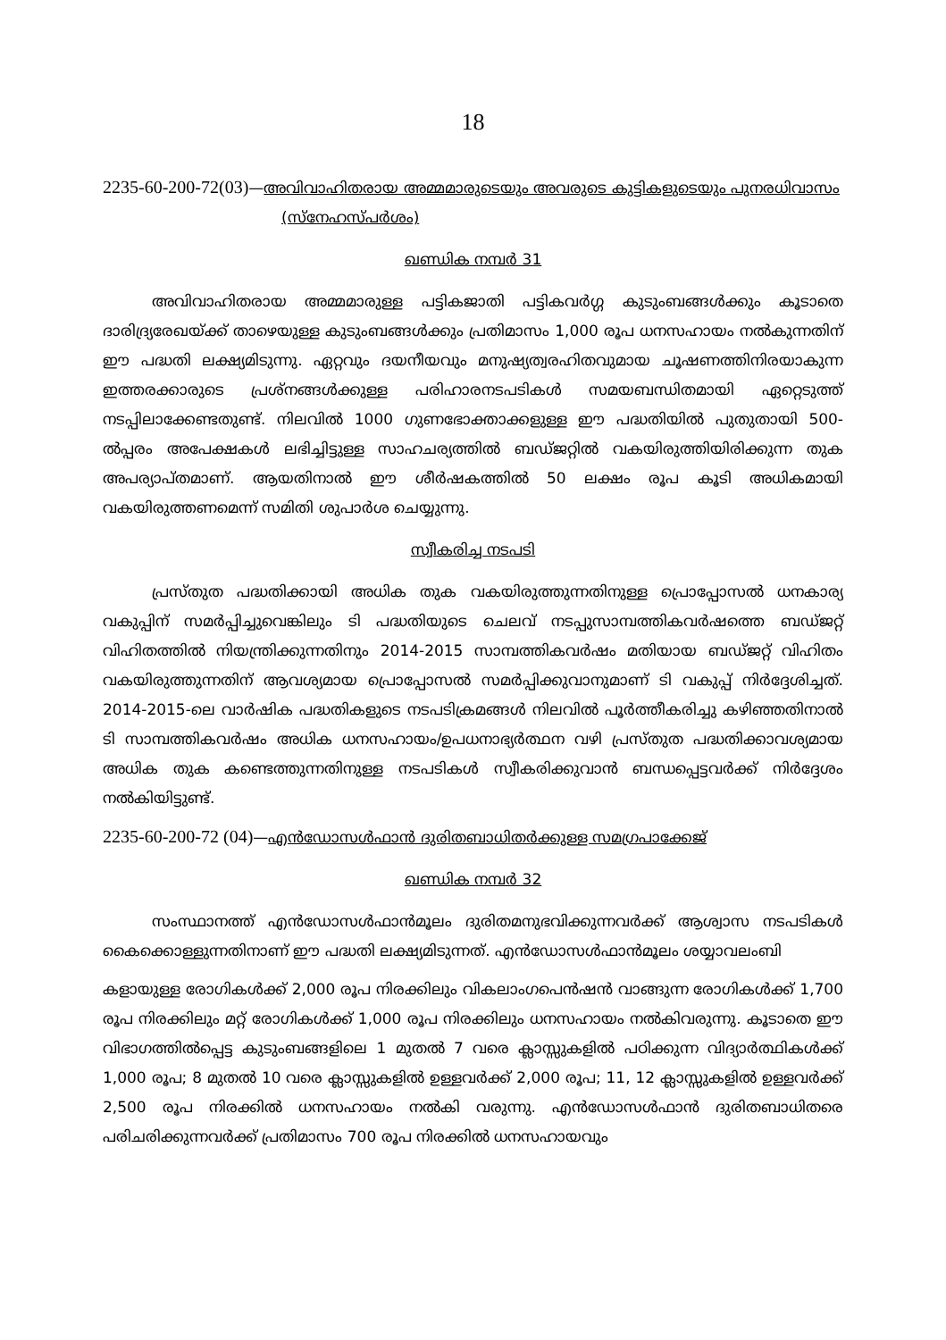18
2235-60-200-72(03)—അവിവാഹിതരായ അമ്മമാരുടെയും അവരുടെ കുട്ടികളുടെയും പുനരധിവാസം
(സ്നേഹസ്പർശം)
ഖണ്ഡിക നമ്പർ 31
അവിവാഹിതരായ അമ്മമാരുള്ള പട്ടികജാതി പട്ടികവർഗ്ഗ കുടുംബങ്ങൾക്കും കൂടാതെ ദാരിദ്ര്യരേഖയ്ക്ക് താഴെയുള്ള കുടുംബങ്ങൾക്കും പ്രതിമാസം 1,000 രൂപ ധനസഹായം നൽകുന്നതിന് ഈ പദ്ധതി ലക്ഷ്യമിടുന്നു. ഏറ്റവും ദയനീയവും മനുഷ്യത്വരഹിതവുമായ ചൂഷണത്തിനിരയാകുന്ന ഇത്തരക്കാരുടെ പ്രശ്നങ്ങൾക്കുള്ള പരിഹാരനടപടികൾ സമയബന്ധിതമായി ഏറ്റെടുത്ത് നടപ്പിലാക്കേണ്ടതുണ്ട്. നിലവിൽ 1000 ഗുണഭോക്താക്കളുള്ള ഈ പദ്ധതിയിൽ പുതുതായി 500-ൽപ്പരം അപേക്ഷകൾ ലഭിച്ചിട്ടുള്ള സാഹചര്യത്തിൽ ബഡ്ജറ്റിൽ വകയിരുത്തിയിരിക്കുന്ന തുക അപര്യാപ്തമാണ്. ആയതിനാൽ ഈ ശീർഷകത്തിൽ 50 ലക്ഷം രൂപ കൂടി അധികമായി വകയിരുത്തണമെന്ന് സമിതി ശുപാർശ ചെയ്യുന്നു.
സ്വീകരിച്ച നടപടി
പ്രസ്തുത പദ്ധതിക്കായി അധിക തുക വകയിരുത്തുന്നതിനുള്ള പ്രൊപ്പോസൽ ധനകാര്യ വകുപ്പിന് സമർപ്പിച്ചുവെങ്കിലും ടി പദ്ധതിയുടെ ചെലവ് നടപ്പുസാമ്പത്തികവർഷത്തെ ബഡ്ജറ്റ് വിഹിതത്തിൽ നിയന്ത്രിക്കുന്നതിനും 2014-2015 സാമ്പത്തികവർഷം മതിയായ ബഡ്ജറ്റ് വിഹിതം വകയിരുത്തുന്നതിന് ആവശ്യമായ പ്രൊപ്പോസൽ സമർപ്പിക്കുവാനുമാണ് ടി വകുപ്പ് നിർദ്ദേശിച്ചത്. 2014-2015-ലെ വാർഷിക പദ്ധതികളുടെ നടപടിക്രമങ്ങൾ നിലവിൽ പൂർത്തീകരിച്ചു കഴിഞ്ഞതിനാൽ ടി സാമ്പത്തികവർഷം അധിക ധനസഹായം/ഉപധനാഭ്യർത്ഥന വഴി പ്രസ്തുത പദ്ധതിക്കാവശ്യമായ അധിക തുക കണ്ടെത്തുന്നതിനുള്ള നടപടികൾ സ്വീകരിക്കുവാൻ ബന്ധപ്പെട്ടവർക്ക് നിർദ്ദേശം നൽകിയിട്ടുണ്ട്.
2235-60-200-72 (04)—എൻഡോസൾഫാൻ ദുരിതബാധിതർക്കുള്ള സമഗ്രപാക്കേജ്
ഖണ്ഡിക നമ്പർ 32
സംസ്ഥാനത്ത് എൻഡോസൾഫാൻമൂലം ദുരിതമനുഭവിക്കുന്നവർക്ക് ആശ്വാസ നടപടികൾ കൈക്കൊള്ളുന്നതിനാണ് ഈ പദ്ധതി ലക്ഷ്യമിടുന്നത്. എൻഡോസൾഫാൻമൂലം ശയ്യാവലംബി
കളായുള്ള രോഗികൾക്ക് 2,000 രൂപ നിരക്കിലും വികലാംഗപെൻഷൻ വാങ്ങുന്ന രോഗികൾക്ക് 1,700 രൂപ നിരക്കിലും മറ്റ് രോഗികൾക്ക് 1,000 രൂപ നിരക്കിലും ധനസഹായം നൽകിവരുന്നു. കൂടാതെ ഈ വിഭാഗത്തിൽപ്പെട്ട കുടുംബങ്ങളിലെ 1 മുതൽ 7 വരെ ക്ലാസ്സുകളിൽ പഠിക്കുന്ന വിദ്യാർത്ഥികൾക്ക് 1,000 രൂപ; 8 മുതൽ 10 വരെ ക്ലാസ്സുകളിൽ ഉള്ളവർക്ക് 2,000 രൂപ; 11, 12 ക്ലാസ്സുകളിൽ ഉള്ളവർക്ക് 2,500 രൂപ നിരക്കിൽ ധനസഹായം നൽകി വരുന്നു. എൻഡോസൾഫാൻ ദുരിതബാധിതരെ പരിചരിക്കുന്നവർക്ക് പ്രതിമാസം 700 രൂപ നിരക്കിൽ ധനസഹായവും